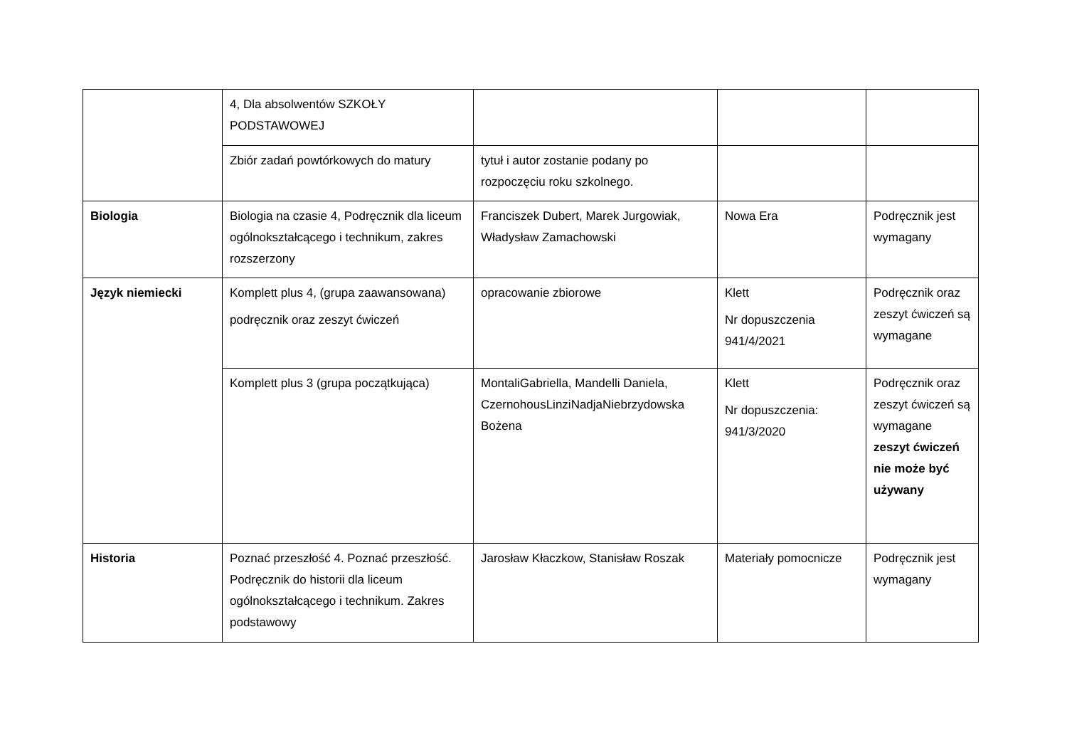| | 4, Dla absolwentów SZKOŁY PODSTAWOWEJ | | | |
| | Zbiór zadań powtórkowych do matury | tytuł i autor zostanie podany po rozpoczęciu roku szkolnego. | | |
| Biologia | Biologia na czasie 4, Podręcznik dla liceum ogólnokształcącego i technikum, zakres rozszerzony | Franciszek Dubert, Marek Jurgowiak, Władysław Zamachowski | Nowa Era | Podręcznik jest wymagany |
| Język niemiecki | Komplett plus 4, (grupa zaawansowana) podręcznik oraz zeszyt ćwiczeń | opracowanie zbiorowe | Klett Nr dopuszczenia 941/4/2021 | Podręcznik oraz zeszyt ćwiczeń są wymagane |
| | Komplett plus 3 (grupa początkująca) | MontaliGabriella, Mandelli Daniela, CzernohousLinziNadjaNiebrzydowska Bożena | Klett Nr dopuszczenia: 941/3/2020 | Podręcznik oraz zeszyt ćwiczeń są wymagane zeszyt ćwiczeń nie może być używany |
| Historia | Poznać przeszłość 4. Poznać przeszłość. Podręcznik do historii dla liceum ogólnokształcącego i technikum. Zakres podstawowy | Jarosław Kłaczkow, Stanisław Roszak | Materiały pomocnicze | Podręcznik jest wymagany |